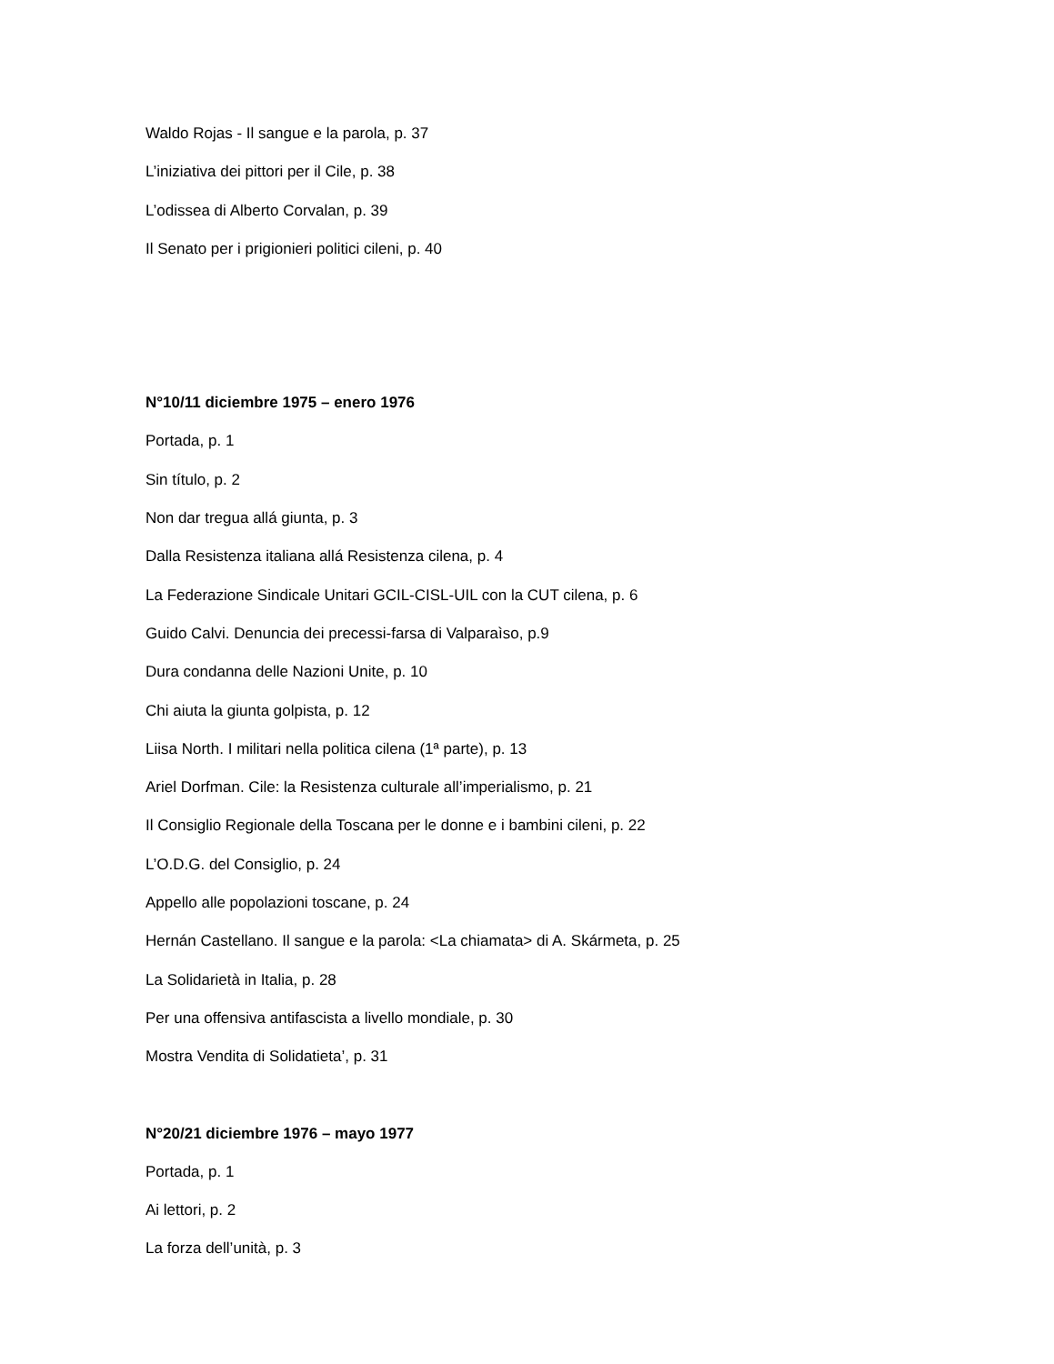Waldo Rojas - Il sangue e la parola, p. 37
L’iniziativa dei pittori per il Cile, p. 38
L’odissea di Alberto Corvalan, p. 39
Il Senato per i prigionieri politici cileni, p. 40
N°10/11 diciembre 1975 – enero 1976
Portada, p. 1
Sin título, p. 2
Non dar tregua allá giunta, p. 3
Dalla Resistenza italiana allá Resistenza cilena, p. 4
La Federazione Sindicale Unitari GCIL-CISL-UIL con la CUT cilena, p. 6
Guido Calvi. Denuncia dei precessi-farsa di Valparaìso, p.9
Dura condanna delle Nazioni Unite, p. 10
Chi aiuta la giunta golpista, p. 12
Liisa North. I militari nella politica cilena (1ª parte), p. 13
Ariel Dorfman. Cile: la Resistenza culturale all’imperialismo, p. 21
Il Consiglio Regionale della Toscana per le donne e i bambini cileni, p. 22
L’O.D.G. del Consiglio, p. 24
Appello alle popolazioni toscane, p. 24
Hernán Castellano. Il sangue e la parola: <La chiamata> di A. Skármeta, p. 25
La Solidarietà in Italia, p. 28
Per una offensiva antifascista a livello mondiale, p. 30
Mostra Vendita di Solidatieta’, p. 31
N°20/21 diciembre 1976 – mayo 1977
Portada, p. 1
Ai lettori, p. 2
La forza dell’unità, p. 3